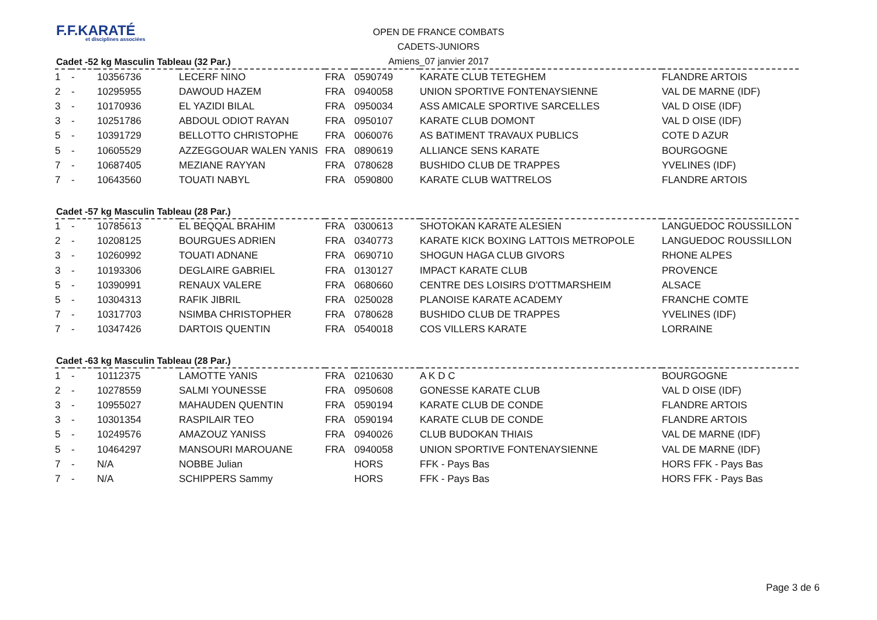F.F.KARATÉ
et disciplines associées
OPEN DE FRANCE COMBATS
CADETS-JUNIORS
Amiens_07 janvier 2017
Cadet -52 kg Masculin Tableau (32 Par.)
| 1 | - | 10356736 | LECERF NINO | FRA | 0590749 | KARATE CLUB TETEGHEM | FLANDRE ARTOIS |
| 2 | - | 10295955 | DAWOUD HAZEM | FRA | 0940058 | UNION SPORTIVE FONTENAYSIENNE | VAL DE MARNE (IDF) |
| 3 | - | 10170936 | EL YAZIDI BILAL | FRA | 0950034 | ASS AMICALE SPORTIVE SARCELLES | VAL D OISE (IDF) |
| 3 | - | 10251786 | ABDOUL ODIOT RAYAN | FRA | 0950107 | KARATE CLUB DOMONT | VAL D OISE (IDF) |
| 5 | - | 10391729 | BELLOTTO CHRISTOPHE | FRA | 0060076 | AS BATIMENT TRAVAUX PUBLICS | COTE D AZUR |
| 5 | - | 10605529 | AZZEGGOUAR WALEN YANIS | FRA | 0890619 | ALLIANCE SENS KARATE | BOURGOGNE |
| 7 | - | 10687405 | MEZIANE RAYYAN | FRA | 0780628 | BUSHIDO CLUB DE TRAPPES | YVELINES (IDF) |
| 7 | - | 10643560 | TOUATI NABYL | FRA | 0590800 | KARATE CLUB WATTRELOS | FLANDRE ARTOIS |
Cadet -57 kg Masculin Tableau (28 Par.)
| 1 | - | 10785613 | EL BEQQAL BRAHIM | FRA | 0300613 | SHOTOKAN KARATE ALESIEN | LANGUEDOC ROUSSILLON |
| 2 | - | 10208125 | BOURGUES ADRIEN | FRA | 0340773 | KARATE KICK BOXING LATTOIS METROPOLE | LANGUEDOC ROUSSILLON |
| 3 | - | 10260992 | TOUATI ADNANE | FRA | 0690710 | SHOGUN HAGA CLUB GIVORS | RHONE ALPES |
| 3 | - | 10193306 | DEGLAIRE GABRIEL | FRA | 0130127 | IMPACT KARATE CLUB | PROVENCE |
| 5 | - | 10390991 | RENAUX VALERE | FRA | 0680660 | CENTRE DES LOISIRS D'OTTMARSHEIM | ALSACE |
| 5 | - | 10304313 | RAFIK JIBRIL | FRA | 0250028 | PLANOISE KARATE ACADEMY | FRANCHE COMTE |
| 7 | - | 10317703 | NSIMBA CHRISTOPHER | FRA | 0780628 | BUSHIDO CLUB DE TRAPPES | YVELINES (IDF) |
| 7 | - | 10347426 | DARTOIS QUENTIN | FRA | 0540018 | COS VILLERS KARATE | LORRAINE |
Cadet -63 kg Masculin Tableau (28 Par.)
| 1 | - | 10112375 | LAMOTTE YANIS | FRA | 0210630 | A K D C | BOURGOGNE |
| 2 | - | 10278559 | SALMI YOUNESSE | FRA | 0950608 | GONESSE KARATE CLUB | VAL D OISE (IDF) |
| 3 | - | 10955027 | MAHAUDEN QUENTIN | FRA | 0590194 | KARATE CLUB DE CONDE | FLANDRE ARTOIS |
| 3 | - | 10301354 | RASPILAIR TEO | FRA | 0590194 | KARATE CLUB DE CONDE | FLANDRE ARTOIS |
| 5 | - | 10249576 | AMAZOUZ YANISS | FRA | 0940026 | CLUB BUDOKAN THIAIS | VAL DE MARNE (IDF) |
| 5 | - | 10464297 | MANSOURI MAROUANE | FRA | 0940058 | UNION SPORTIVE FONTENAYSIENNE | VAL DE MARNE (IDF) |
| 7 | - | N/A | NOBBE Julian | | HORS | FFK - Pays Bas | HORS FFK - Pays Bas |
| 7 | - | N/A | SCHIPPERS Sammy | | HORS | FFK - Pays Bas | HORS FFK - Pays Bas |
Page 3 de 6